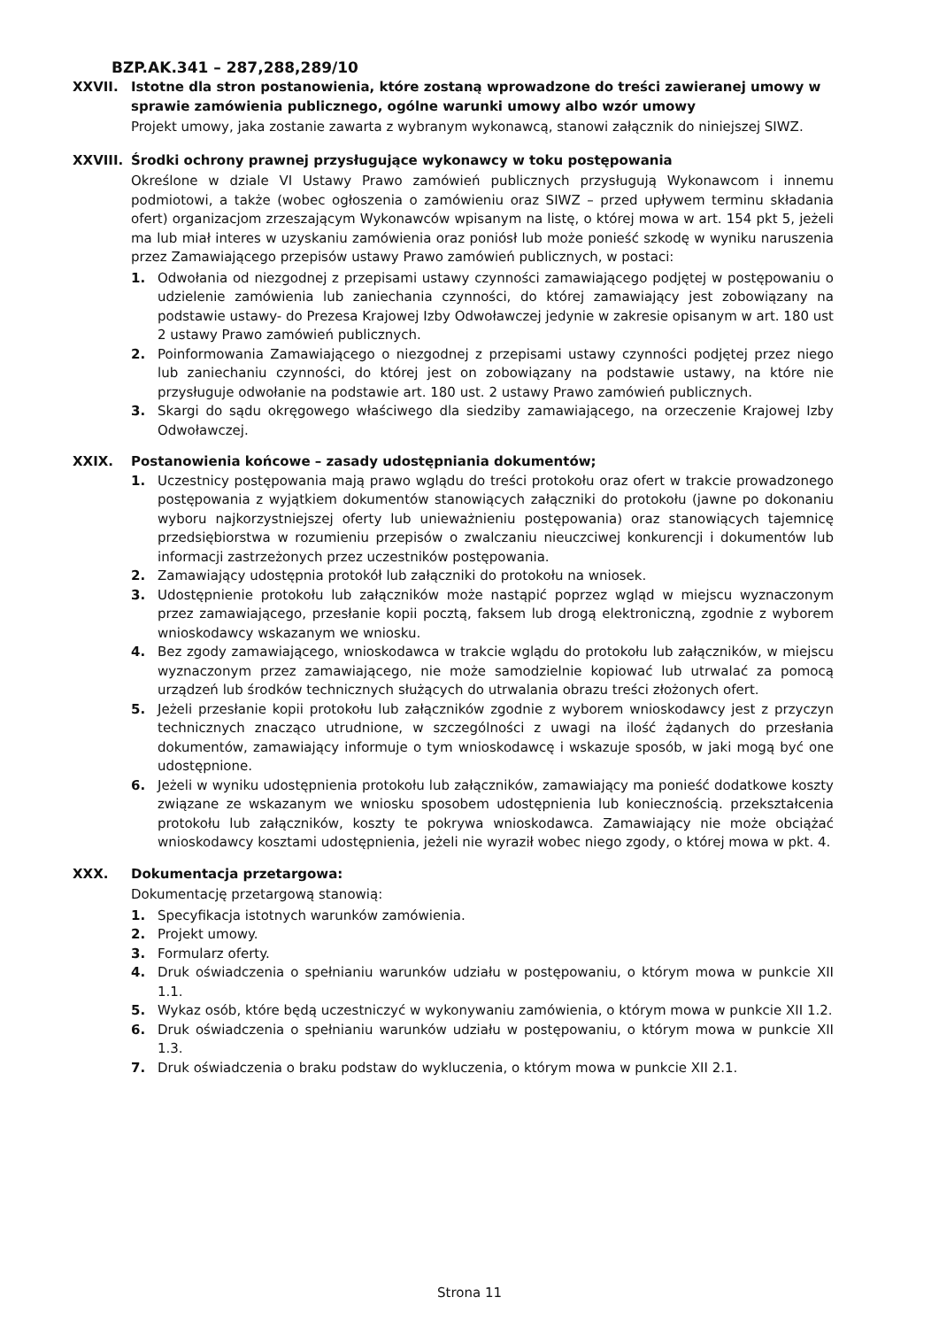BZP.AK.341 – 287,288,289/10
XXVII. Istotne dla stron postanowienia, które zostaną wprowadzone do treści zawieranej umowy w sprawie zamówienia publicznego, ogólne warunki umowy albo wzór umowy
Projekt umowy, jaka zostanie zawarta z wybranym wykonawcą, stanowi załącznik do niniejszej SIWZ.
XXVIII. Środki ochrony prawnej przysługujące wykonawcy w toku postępowania
Określone w dziale VI Ustawy Prawo zamówień publicznych przysługują Wykonawcom i innemu podmiotowi, a także (wobec ogłoszenia o zamówieniu oraz SIWZ – przed upływem terminu składania ofert) organizacjom zrzeszającym Wykonawców wpisanym na listę, o której mowa w art. 154 pkt 5, jeżeli ma lub miał interes w uzyskaniu zamówienia oraz poniósł lub może ponieść szkodę w wyniku naruszenia przez Zamawiającego przepisów ustawy Prawo zamówień publicznych, w postaci:
1. Odwołania od niezgodnej z przepisami ustawy czynności zamawiającego podjętej w postępowaniu o udzielenie zamówienia lub zaniechania czynności, do której zamawiający jest zobowiązany na podstawie ustawy- do Prezesa Krajowej Izby Odwoławczej jedynie w zakresie opisanym w art. 180 ust 2 ustawy Prawo zamówień publicznych.
2. Poinformowania Zamawiającego o niezgodnej z przepisami ustawy czynności podjętej przez niego lub zaniechaniu czynności, do której jest on zobowiązany na podstawie ustawy, na które nie przysługuje odwołanie na podstawie art. 180 ust. 2 ustawy Prawo zamówień publicznych.
3. Skargi do sądu okręgowego właściwego dla siedziby zamawiającego, na orzeczenie Krajowej Izby Odwoławczej.
XXIX. Postanowienia końcowe – zasady udostępniania dokumentów;
1. Uczestnicy postępowania mają prawo wglądu do treści protokołu oraz ofert w trakcie prowadzonego postępowania z wyjątkiem dokumentów stanowiących załączniki do protokołu (jawne po dokonaniu wyboru najkorzystniejszej oferty lub unieważnieniu postępowania) oraz stanowiących tajemnicę przedsiębiorstwa w rozumieniu przepisów o zwalczaniu nieuczciwej konkurencji i dokumentów lub informacji zastrzeżonych przez uczestników postępowania.
2. Zamawiający udostępnia protokół lub załączniki do protokołu na wniosek.
3. Udostępnienie protokołu lub załączników może nastąpić poprzez wgląd w miejscu wyznaczonym przez zamawiającego, przesłanie kopii pocztą, faksem lub drogą elektroniczną, zgodnie z wyborem wnioskodawcy wskazanym we wniosku.
4. Bez zgody zamawiającego, wnioskodawca w trakcie wglądu do protokołu lub załączników, w miejscu wyznaczonym przez zamawiającego, nie może samodzielnie kopiować lub utrwalać za pomocą urządzeń lub środków technicznych służących do utrwalania obrazu treści złożonych ofert.
5. Jeżeli przesłanie kopii protokołu lub załączników zgodnie z wyborem wnioskodawcy jest z przyczyn technicznych znacząco utrudnione, w szczególności z uwagi na ilość żądanych do przesłania dokumentów, zamawiający informuje o tym wnioskodawcę i wskazuje sposób, w jaki mogą być one udostępnione.
6. Jeżeli w wyniku udostępnienia protokołu lub załączników, zamawiający ma ponieść dodatkowe koszty związane ze wskazanym we wniosku sposobem udostępnienia lub koniecznością. przekształcenia protokołu lub załączników, koszty te pokrywa wnioskodawca. Zamawiający nie może obciążać wnioskodawcy kosztami udostępnienia, jeżeli nie wyraził wobec niego zgody, o której mowa w pkt. 4.
XXX. Dokumentacja przetargowa:
Dokumentację przetargową stanowią:
1. Specyfikacja istotnych warunków zamówienia.
2. Projekt umowy.
3. Formularz oferty.
4. Druk oświadczenia o spełnianiu warunków udziału w postępowaniu, o którym mowa w punkcie XII 1.1.
5. Wykaz osób, które będą uczestniczyć w wykonywaniu zamówienia, o którym mowa w punkcie XII 1.2.
6. Druk oświadczenia o spełnianiu warunków udziału w postępowaniu, o którym mowa w punkcie XII 1.3.
7. Druk oświadczenia o braku podstaw do wykluczenia, o którym mowa w punkcie XII 2.1.
Strona 11